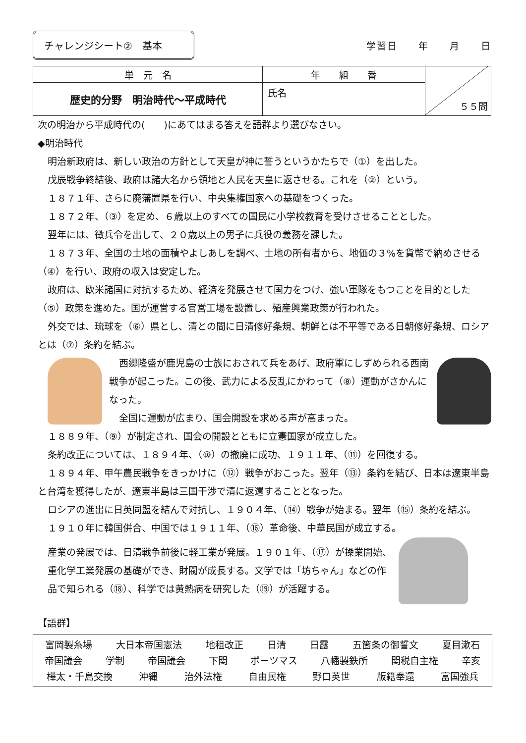チャレンジシート②　基本
学習日　　年　　月　　日
| 単 元 名 | 年 組 番 | ５５問 |
| 歴史的分野 明治時代～平成時代 | 氏名 | |
次の明治から平成時代の(　　)にあてはまる答えを語群より選びなさい。
◆明治時代
明治新政府は、新しい政治の方針として天皇が神に誓うというかたちで（①）を出した。
戊辰戦争終結後、政府は諸大名から領地と人民を天皇に返させる。これを（②）という。
１８７１年、さらに廃藩置県を行い、中央集権国家への基礎をつくった。
１８７２年、（③）を定め、６歳以上のすべての国民に小学校教育を受けさせることとした。
翌年には、徴兵令を出して、２０歳以上の男子に兵役の義務を課した。
１８７３年、全国の土地の面積やよしあしを調べ、土地の所有者から、地価の３%を貨幣で納めさせる（④）を行い、政府の収入は安定した。
政府は、欧米諸国に対抗するため、経済を発展させて国力をつけ、強い軍隊をもつことを目的とした（⑤）政策を進めた。国が運営する官営工場を設置し、殖産興業政策が行われた。
外交では、琉球を（⑥）県とし、清との間に日清修好条規、朝鮮とは不平等である日朝修好条規、ロシアとは（⑦）条約を結ぶ。
西郷隆盛が鹿児島の士族におされて兵をあげ、政府軍にしずめられる西南戦争が起こった。この後、武力による反乱にかわって（⑧）運動がさかんになった。
全国に運動が広まり、国会開設を求める声が高まった。
１８８９年、（⑨）が制定され、国会の開設とともに立憲国家が成立した。
条約改正については、１８９４年、（⑩）の撤廃に成功、１９１１年、（⑪）を回復する。
１８９４年、甲午農民戦争をきっかけに（⑫）戦争がおこった。翌年（⑬）条約を結び、日本は遼東半島と台湾を獲得したが、遼東半島は三国干渉で清に返還することとなった。
ロシアの進出に日英同盟を結んで対抗し、１９０４年、（⑭）戦争が始まる。翌年（⑮）条約を結ぶ。
１９１０年に韓国併合、中国では１９１１年、（⑯）革命後、中華民国が成立する。
産業の発展では、日清戦争前後に軽工業が発展。１９０１年、（⑰）が操業開始、
重化学工業発展の基礎ができ、財閥が成長する。文学では「坊ちゃん」などの作
品で知られる（⑱）、科学では黄熱病を研究した（⑲）が活躍する。
【語群】
富岡製糸場 大日本帝国憲法 地租改正 日清 日露 五箇条の御誓文 夏目漱石
帝国議会 学制 帝国議会 下関 ポーツマス 八幡製鉄所 関税自主権 辛亥
樺太・千島交換 沖縄 治外法権 自由民権 野口英世 版籍奉還 富国強兵